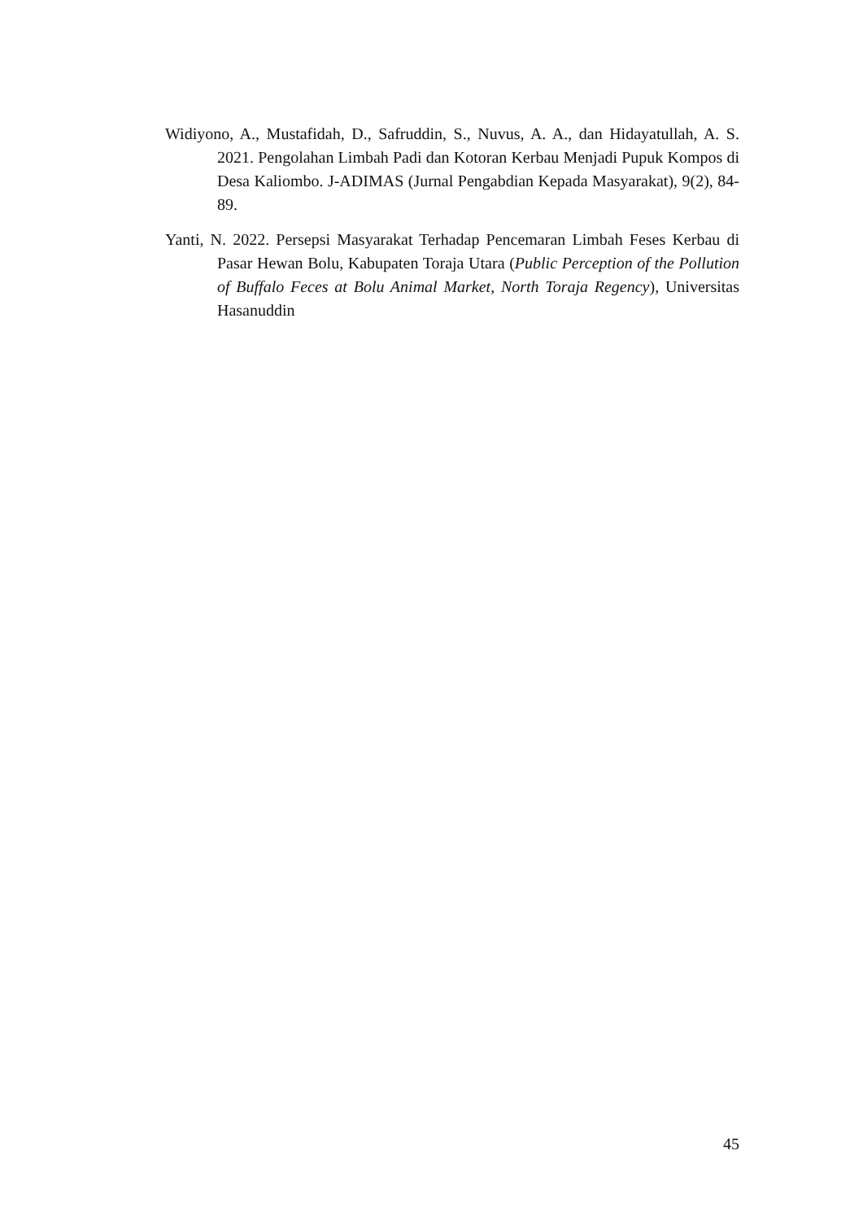Widiyono, A., Mustafidah, D., Safruddin, S., Nuvus, A. A., dan Hidayatullah, A. S. 2021. Pengolahan Limbah Padi dan Kotoran Kerbau Menjadi Pupuk Kompos di Desa Kaliombo. J-ADIMAS (Jurnal Pengabdian Kepada Masyarakat), 9(2), 84-89.
Yanti, N. 2022. Persepsi Masyarakat Terhadap Pencemaran Limbah Feses Kerbau di Pasar Hewan Bolu, Kabupaten Toraja Utara (Public Perception of the Pollution of Buffalo Feces at Bolu Animal Market, North Toraja Regency), Universitas Hasanuddin
45